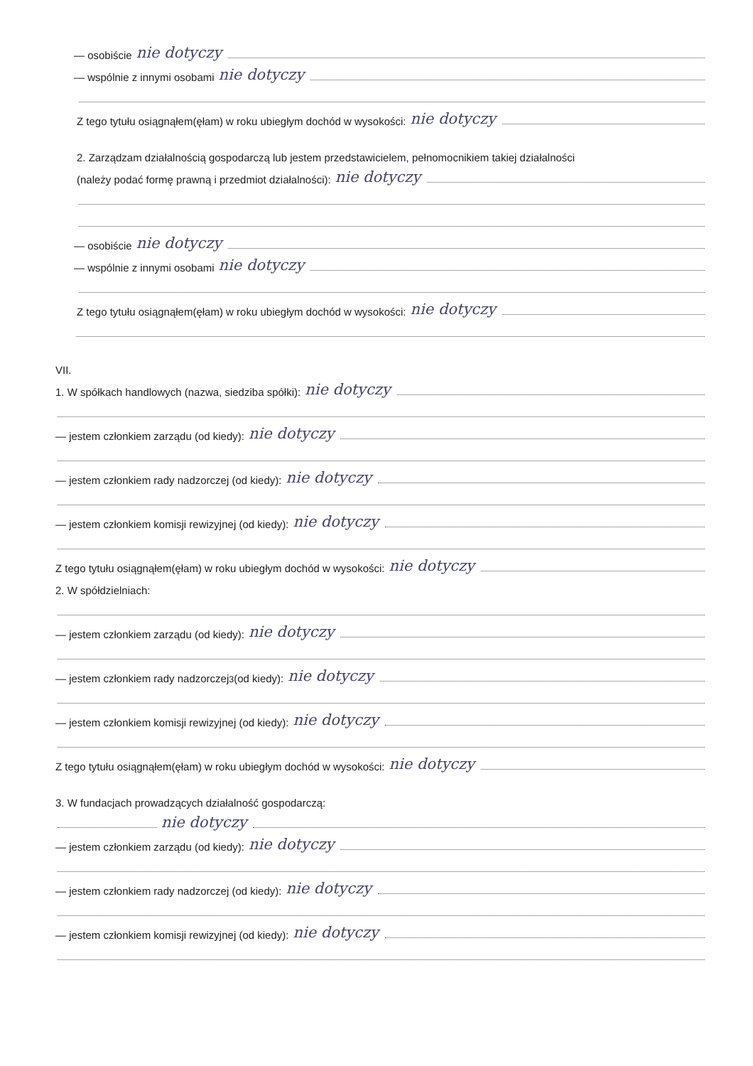— osobiście nie dotyczy
— wspólnie z innymi osobami nie dotyczy
Z tego tytułu osiągnąłem(ęłam) w roku ubiegłym dochód w wysokości: nie dotyczy
2. Zarządzam działalnością gospodarczą lub jestem przedstawicielem, pełnomocnikiem takiej działalności
(należy podać formę prawną i przedmiot działalności): nie dotyczy
— osobiście nie dotyczy
— wspólnie z innymi osobami nie dotyczy
Z tego tytułu osiągnąłem(ęłam) w roku ubiegłym dochód w wysokości: nie dotyczy
VII.
1. W spółkach handlowych (nazwa, siedziba spółki): nie dotyczy
— jestem członkiem zarządu (od kiedy): nie dotyczy
— jestem członkiem rady nadzorczej (od kiedy): nie dotyczy
— jestem członkiem komisji rewizyjnej (od kiedy): nie dotyczy
Z tego tytułu osiągnąłem(ęłam) w roku ubiegłym dochód w wysokości: nie dotyczy
2. W spółdzielniach:
— jestem członkiem zarządu (od kiedy): nie dotyczy
— jestem członkiem rady nadzorczej<sup>3</sup> (od kiedy): nie dotyczy
— jestem członkiem komisji rewizyjnej (od kiedy): nie dotyczy
Z tego tytułu osiągnąłem(ęłam) w roku ubiegłym dochód w wysokości: nie dotyczy
3. W fundacjach prowadzących działalność gospodarczą:
nie dotyczy
— jestem członkiem zarządu (od kiedy): nie dotyczy
— jestem członkiem rady nadzorczej (od kiedy): nie dotyczy
— jestem członkiem komisji rewizyjnej (od kiedy): nie dotyczy